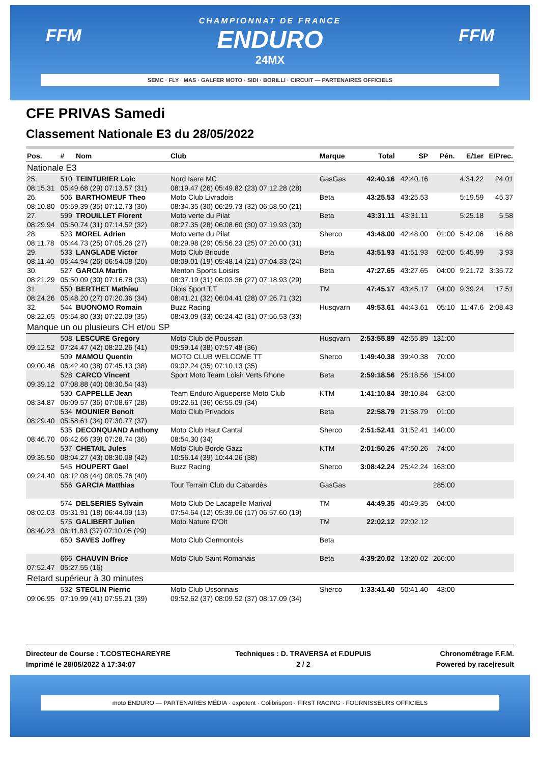FFM FFM
CHAMPIONNAT DE FRANCE
ENDURO
24MX
SEMC · FLY · MAS · GALFER MOTO · SIDI · BORILLI · CIRCUIT — PARTENAIRES OFFICIELS
CFE PRIVAS Samedi
Classement Nationale E3 du 28/05/2022
| Pos. | # | Nom | Club | | Marque | Total | SP | Pén. | E/1er | E/Prec. |
| --- | --- | --- | --- | --- | --- | --- | --- | --- | --- | --- |
| Nationale E3 | | | | | | | | | | |
| 25. | 510 | TEINTURIER Loic | Nord Isere MC | | GasGas | 42:40.16 | 42:40.16 | | 4:34.22 | 24.01 |
| 08:15.31 | 05:49.68 (29) 07:13.57 (31) | | 08:19.47 (26) 05:49.82 (23) 07:12.28 (28) | | | | | | | |
| 26. | 506 | BARTHOMEUF Theo | Moto Club Livradois | | Beta | 43:25.53 | 43:25.53 | | 5:19.59 | 45.37 |
| 08:10.80 | 05:59.39 (35) 07:12.73 (30) | | 08:34.35 (30) 06:29.73 (32) 06:58.50 (21) | | | | | | | |
| 27. | 599 | TROUILLET Florent | Moto verte du Pilat | | Beta | 43:31.11 | 43:31.11 | | 5:25.18 | 5.58 |
| 08:29.94 | 05:50.74 (31) 07:14.52 (32) | | 08:27.35 (28) 06:08.60 (30) 07:19.93 (30) | | | | | | | |
| 28. | 523 | MOREL Adrien | Moto verte du Pilat | | Sherco | 43:48.00 | 42:48.00 | 01:00 | 5:42.06 | 16.88 |
| 08:11.78 | 05:44.73 (25) 07:05.26 (27) | | 08:29.98 (29) 05:56.23 (25) 07:20.00 (31) | | | | | | | |
| 29. | 533 | LANGLADE Victor | Moto Club Brioude | | Beta | 43:51.93 | 41:51.93 | 02:00 | 5:45.99 | 3.93 |
| 08:11.40 | 05:44.94 (26) 06:54.08 (20) | | 08:09.01 (19) 05:48.14 (21) 07:04.33 (24) | | | | | | | |
| 30. | 527 | GARCIA Martin | Menton Sports Loisirs | | Beta | 47:27.65 | 43:27.65 | 04:00 | 9:21.72 | 3:35.72 |
| 08:21.29 | 05:50.09 (30) 07:16.78 (33) | | 08:37.19 (31) 06:03.36 (27) 07:18.93 (29) | | | | | | | |
| 31. | 550 | BERTHET Mathieu | Diois Sport T.T | | TM | 47:45.17 | 43:45.17 | 04:00 | 9:39.24 | 17.51 |
| 08:24.26 | 05:48.20 (27) 07:20.36 (34) | | 08:41.21 (32) 06:04.41 (28) 07:26.71 (32) | | | | | | | |
| 32. | 544 | BUONOMO Romain | Buzz Racing | | Husqvarn | 49:53.61 | 44:43.61 | 05:10 | 11:47.6 | 2:08.43 |
| 08:22.65 | 05:54.80 (33) 07:22.09 (35) | | 08:43.09 (33) 06:24.42 (31) 07:56.53 (33) | | | | | | | |
| Manque un ou plusieurs CH et/ou SP | | | | | | | | | | |
| | 508 | LESCURE Gregory | Moto Club de Poussan | | Husqvarn | 2:53:55.89 | 42:55.89 | 131:00 | | |
| 09:12.52 | 07:24.47 (42) 08:22.26 (41) | | 09:59.14 (38) 07:57.48 (36) | | | | | | | |
| | 509 | MAMOU Quentin | MOTO CLUB WELCOME TT | | Sherco | 1:49:40.38 | 39:40.38 | 70:00 | | |
| 09:00.46 | 06:42.40 (38) 07:45.13 (38) | | 09:02.24 (35) 07:10.13 (35) | | | | | | | |
| | 528 | CARCO Vincent | Sport Moto Team Loisir Verts Rhone | | Beta | 2:59:18.56 | 25:18.56 | 154:00 | | |
| 09:39.12 | 07:08.88 (40) 08:30.54 (43) | | | | | | | | | |
| | 530 | CAPPELLE Jean | Team Enduro Aigueperse Moto Club | | KTM | 1:41:10.84 | 38:10.84 | 63:00 | | |
| 08:34.87 | 06:09.57 (36) 07:08.67 (28) | | 09:22.61 (36) 06:55.09 (34) | | | | | | | |
| | 534 | MOUNIER Benoit | Moto Club Privadois | | Beta | 22:58.79 | 21:58.79 | 01:00 | | |
| 08:29.40 | 05:58.61 (34) 07:30.77 (37) | | | | | | | | | |
| | 535 | DECONQUAND Anthony | Moto Club Haut Cantal | | Sherco | 2:51:52.41 | 31:52.41 | 140:00 | | |
| 08:46.70 | 06:42.66 (39) 07:28.74 (36) | | 08:54.30 (34) | | | | | | | |
| | 537 | CHETAIL Jules | Moto Club Borde Gazz | | KTM | 2:01:50.26 | 47:50.26 | 74:00 | | |
| 09:35.50 | 08:04.27 (43) 08:30.08 (42) | | 10:56.14 (39) 10:44.26 (38) | | | | | | | |
| | 545 | HOUPERT Gael | Buzz Racing | | Sherco | 3:08:42.24 | 25:42.24 | 163:00 | | |
| 09:24.40 | 08:12.08 (44) 08:05.76 (40) | | | | | | | | | |
| | 556 | GARCIA Matthias | Tout Terrain Club du Cabardès | | GasGas | | | 285:00 | | |
| | 574 | DELSERIES Sylvain | Moto Club De Lacapelle Marival | | TM | 44:49.35 | 40:49.35 | 04:00 | | |
| 08:02.03 | 05:31.91 (18) 06:44.09 (13) | | 07:54.64 (12) 05:39.06 (17) 06:57.60 (19) | | | | | | | |
| | 575 | GALIBERT Julien | Moto Nature D'Olt | | TM | 22:02.12 | 22:02.12 | | | |
| 08:40.23 | 06:11.83 (37) 07:10.05 (29) | | | | | | | | | |
| | 650 | SAVES Joffrey | Moto Club Clermontois | | Beta | | | | | |
| | 666 | CHAUVIN Brice | Moto Club Saint Romanais | | Beta | 4:39:20.02 | 13:20.02 | 266:00 | | |
| 07:52.47 | 05:27.55 (16) | | | | | | | | | |
| Retard supérieur à 30 minutes | | | | | | | | | | |
| | 532 | STECLIN Pierric | Moto Club Ussonnais | | Sherco | 1:33:41.40 | 50:41.40 | 43:00 | | |
| 09:06.95 | 07:19.99 (41) 07:55.21 (39) | | 09:52.62 (37) 08:09.52 (37) 08:17.09 (34) | | | | | | | |
Directeur de Course : T.COSTECHAREYRE
Imprimé le 28/05/2022 à 17:34:07
Techniques : D. TRAVERSA et F.DUPUIS
2 / 2
Chronométrage F.F.M.
Powered by race|result
moto ENDURO — PARTENAIRES MÉDIA · expotent · Colibrisport · FIRST RACING · FOURNISSEURS OFFICIELS